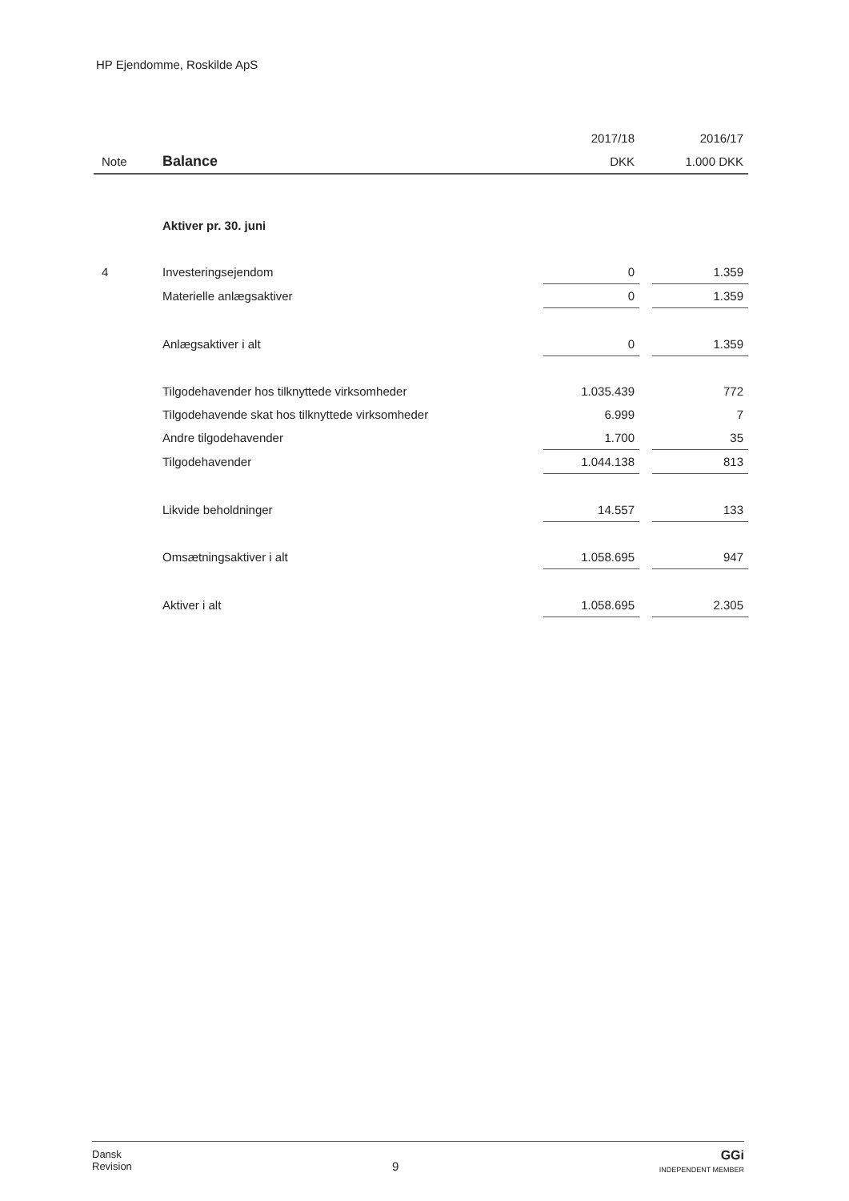HP Ejendomme, Roskilde ApS
| | | 2017/18 | | 2016/17 |
| --- | --- | --- | --- | --- |
| Note | Balance | DKK | | 1.000 DKK |
| | Aktiver pr. 30. juni | | | |
| 4 | Investeringsejendom | 0 | | 1.359 |
| | Materielle anlægsaktiver | 0 | | 1.359 |
| | Anlægsaktiver i alt | 0 | | 1.359 |
| | Tilgodehavender hos tilknyttede virksomheder | 1.035.439 | | 772 |
| | Tilgodehavende skat hos tilknyttede virksomheder | 6.999 | | 7 |
| | Andre tilgodehavender | 1.700 | | 35 |
| | Tilgodehavender | 1.044.138 | | 813 |
| | Likvide beholdninger | 14.557 | | 133 |
| | Omsætningsaktiver i alt | 1.058.695 | | 947 |
| | Aktiver i alt | 1.058.695 | | 2.305 |
Dansk
Revision
9
GGi
INDEPENDENT MEMBER